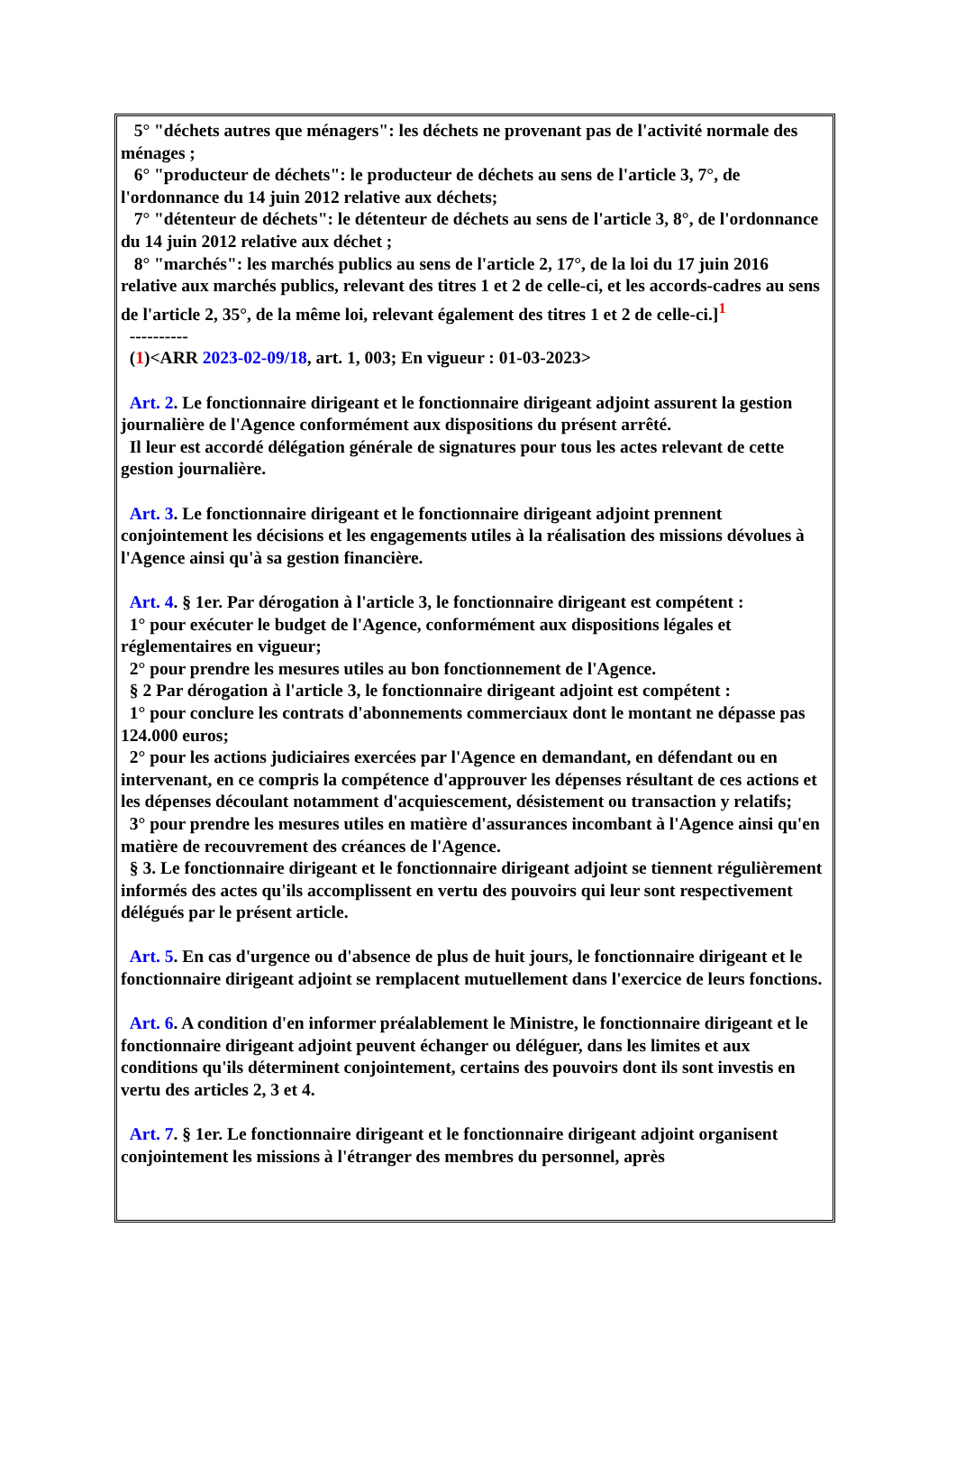5° "déchets autres que ménagers": les déchets ne provenant pas de l'activité normale des ménages ;
6° "producteur de déchets": le producteur de déchets au sens de l'article 3, 7°, de l'ordonnance du 14 juin 2012 relative aux déchets;
7° "détenteur de déchets": le détenteur de déchets au sens de l'article 3, 8°, de l'ordonnance du 14 juin 2012 relative aux déchet ;
8° "marchés": les marchés publics au sens de l'article 2, 17°, de la loi du 17 juin 2016 relative aux marchés publics, relevant des titres 1 et 2 de celle-ci, et les accords-cadres au sens de l'article 2, 35°, de la même loi, relevant également des titres 1 et 2 de celle-ci.]<sup>1</sup>
----------
(1)<ARR 2023-02-09/18, art. 1, 003; En vigueur : 01-03-2023>
Art. 2. Le fonctionnaire dirigeant et le fonctionnaire dirigeant adjoint assurent la gestion journalière de l'Agence conformément aux dispositions du présent arrêté.
Il leur est accordé délégation générale de signatures pour tous les actes relevant de cette gestion journalière.
Art. 3. Le fonctionnaire dirigeant et le fonctionnaire dirigeant adjoint prennent conjointement les décisions et les engagements utiles à la réalisation des missions dévolues à l'Agence ainsi qu'à sa gestion financière.
Art. 4. § 1er. Par dérogation à l'article 3, le fonctionnaire dirigeant est compétent :
1° pour exécuter le budget de l'Agence, conformément aux dispositions légales et réglementaires en vigueur;
2° pour prendre les mesures utiles au bon fonctionnement de l'Agence.
§ 2 Par dérogation à l'article 3, le fonctionnaire dirigeant adjoint est compétent :
1° pour conclure les contrats d'abonnements commerciaux dont le montant ne dépasse pas 124.000 euros;
2° pour les actions judiciaires exercées par l'Agence en demandant, en défendant ou en intervenant, en ce compris la compétence d'approuver les dépenses résultant de ces actions et les dépenses découlant notamment d'acquiescement, désistement ou transaction y relatifs;
3° pour prendre les mesures utiles en matière d'assurances incombant à l'Agence ainsi qu'en matière de recouvrement des créances de l'Agence.
§ 3. Le fonctionnaire dirigeant et le fonctionnaire dirigeant adjoint se tiennent régulièrement informés des actes qu'ils accomplissent en vertu des pouvoirs qui leur sont respectivement délégués par le présent article.
Art. 5. En cas d'urgence ou d'absence de plus de huit jours, le fonctionnaire dirigeant et le fonctionnaire dirigeant adjoint se remplacent mutuellement dans l'exercice de leurs fonctions.
Art. 6. A condition d'en informer préalablement le Ministre, le fonctionnaire dirigeant et le fonctionnaire dirigeant adjoint peuvent échanger ou déléguer, dans les limites et aux conditions qu'ils déterminent conjointement, certains des pouvoirs dont ils sont investis en vertu des articles 2, 3 et 4.
Art. 7. § 1er. Le fonctionnaire dirigeant et le fonctionnaire dirigeant adjoint organisent conjointement les missions à l'étranger des membres du personnel, après